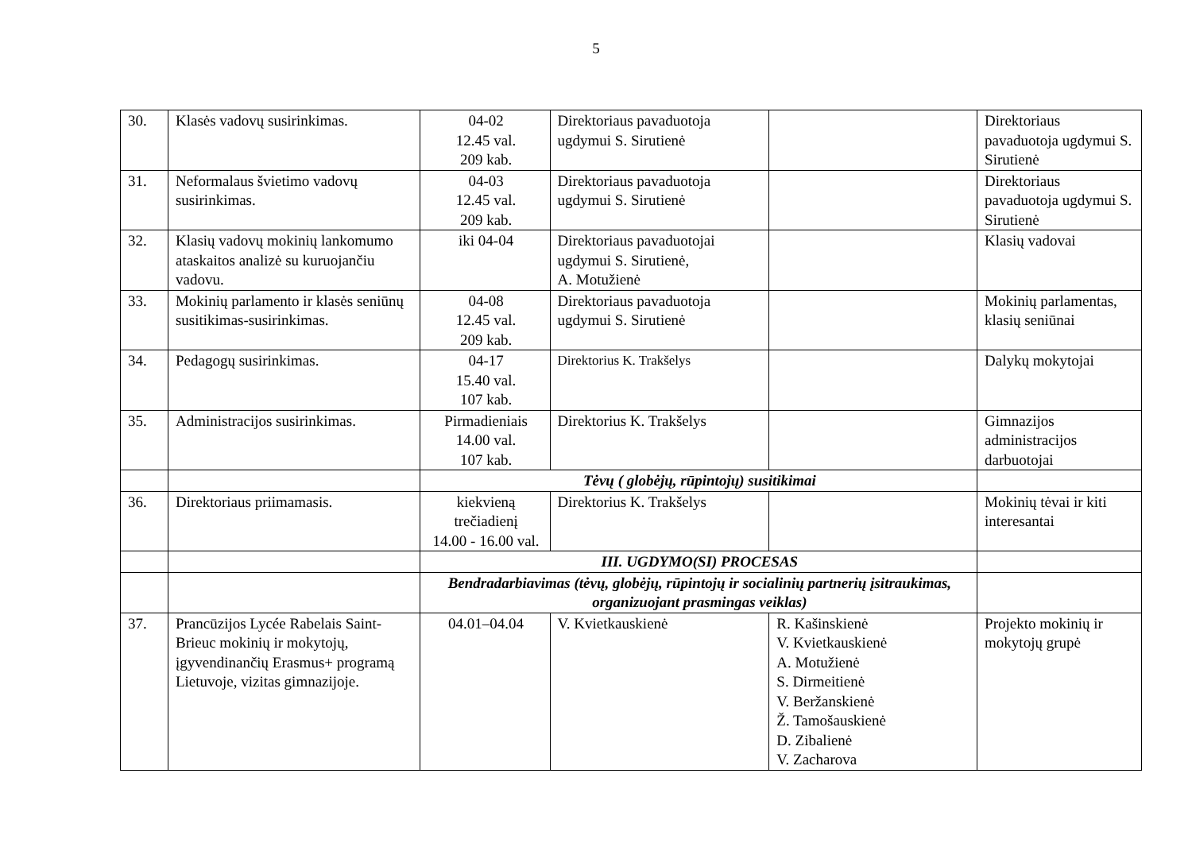5
| 30. | Klasės vadovų susirinkimas. | 04-02 12.45 val. 209 kab. | Direktoriaus pavaduotoja ugdymui S. Sirutienė | | Direktoriaus pavaduotoja ugdymui S. Sirutienė |
| 31. | Neformalaus švietimo vadovų susirinkimas. | 04-03 12.45 val. 209 kab. | Direktoriaus pavaduotoja ugdymui S. Sirutienė | | Direktoriaus pavaduotoja ugdymui S. Sirutienė |
| 32. | Klasių vadovų mokinių lankomumo ataskaitos analizė su kuruojančiu vadovu. | iki 04-04 | Direktoriaus pavaduotojai ugdymui S. Sirutienė, A. Motužienė | | Klasių vadovai |
| 33. | Mokinių parlamento ir klasės seniūnų susitikimas-susirinkimas. | 04-08 12.45 val. 209 kab. | Direktoriaus pavaduotoja ugdymui S. Sirutienė | | Mokinių parlamentas, klasių seniūnai |
| 34. | Pedagogų susirinkimas. | 04-17 15.40 val. 107 kab. | Direktorius K. Trakšelys | | Dalykų mokytojai |
| 35. | Administracijos susirinkimas. | Pirmadieniais 14.00 val. 107 kab. | Direktorius K. Trakšelys | | Gimnazijos administracijos darbuotojai |
| | | Tėvų ( globėjų, rūpintojų) susitikimai | | | |
| 36. | Direktoriaus priimamasis. | kiekvieną trečiadienį 14.00 - 16.00 val. | Direktorius K. Trakšelys | | Mokinių tėvai ir kiti interesantai |
| | | III. UGDYMO(SI) PROCESAS | | | |
| | | Bendradarbiavimas (tėvų, globėjų, rūpintojų ir socialinių partnerių įsitraukimas, organizuojant prasmingas veiklas) | | | |
| 37. | Prancūzijos Lycée Rabelais Saint-Brieuc mokinių ir mokytojų, įgyvendinančių Erasmus+ programą Lietuvoje, vizitas gimnazijoje. | 04.01–04.04 | V. Kvietkauskienė | R. Kašinskienė V. Kvietkauskienė A. Motužienė S. Dirmeitienė V. Beržanskienė Ž. Tamošauskienė D. Zibalienė V. Zacharova | Projekto mokinių ir mokytojų grupė |